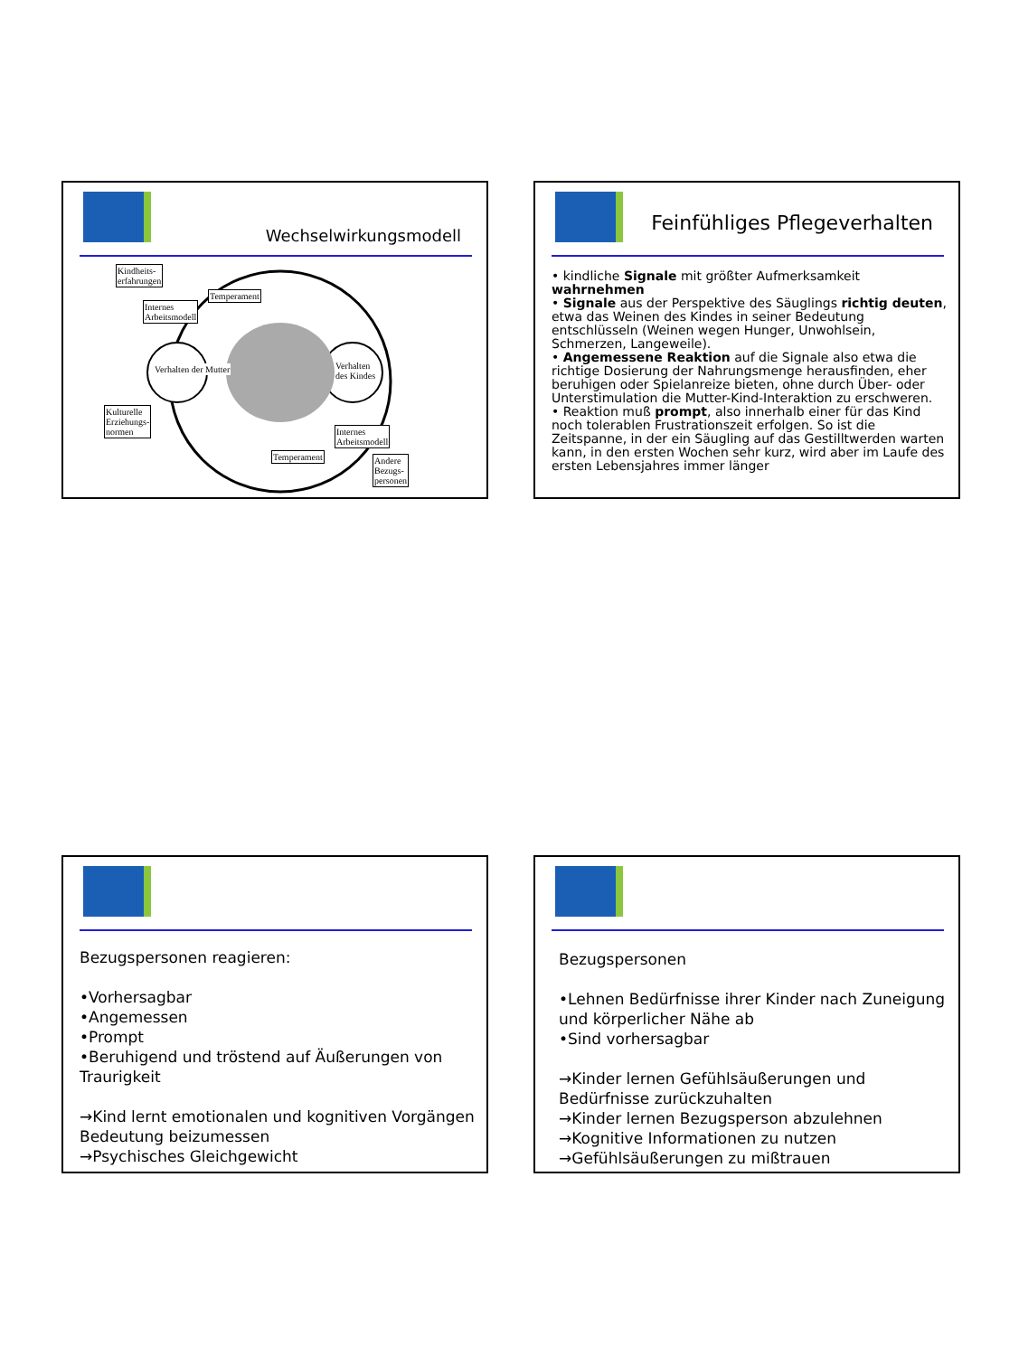Wechselwirkungsmodell
Kindheits-
erfahrungen
Internes
Arbeitsmodell
Temperament
Verhalten der Mutter
Verhalten
des Kindes
Kulturelle
Erziehungs-
normen
Internes
Arbeitsmodell
Temperament
Andere
Bezugs-
personen
Feinfühliges Pflegeverhalten
• kindliche Signale mit größter Aufmerksamkeit wahrnehmen
• Signale aus der Perspektive des Säuglings richtig deuten, etwa das Weinen des Kindes in seiner Bedeutung entschlüsseln (Weinen wegen Hunger, Unwohlsein, Schmerzen, Langeweile).
• Angemessene Reaktion auf die Signale also etwa die richtige Dosierung der Nahrungsmenge herausfinden, eher beruhigen oder Spielanreize bieten, ohne durch Über- oder Unterstimulation die Mutter-Kind-Interaktion zu erschweren.
• Reaktion muß prompt, also innerhalb einer für das Kind noch tolerablen Frustrationszeit erfolgen. So ist die Zeitspanne, in der ein Säugling auf das Gestilltwerden warten kann, in den ersten Wochen sehr kurz, wird aber im Laufe des ersten Lebensjahres immer länger
Bezugspersonen reagieren:
•Vorhersagbar
•Angemessen
•Prompt
•Beruhigend und tröstend auf Äußerungen von Traurigkeit
→Kind lernt emotionalen und kognitiven Vorgängen Bedeutung beizumessen
→Psychisches Gleichgewicht
Bezugspersonen
•Lehnen Bedürfnisse ihrer Kinder nach Zuneigung und körperlicher Nähe ab
•Sind vorhersagbar
→Kinder lernen Gefühlsäußerungen und Bedürfnisse zurückzuhalten
→Kinder lernen Bezugsperson abzulehnen
→Kognitive Informationen zu nutzen
→Gefühlsäußerungen zu mißtrauen